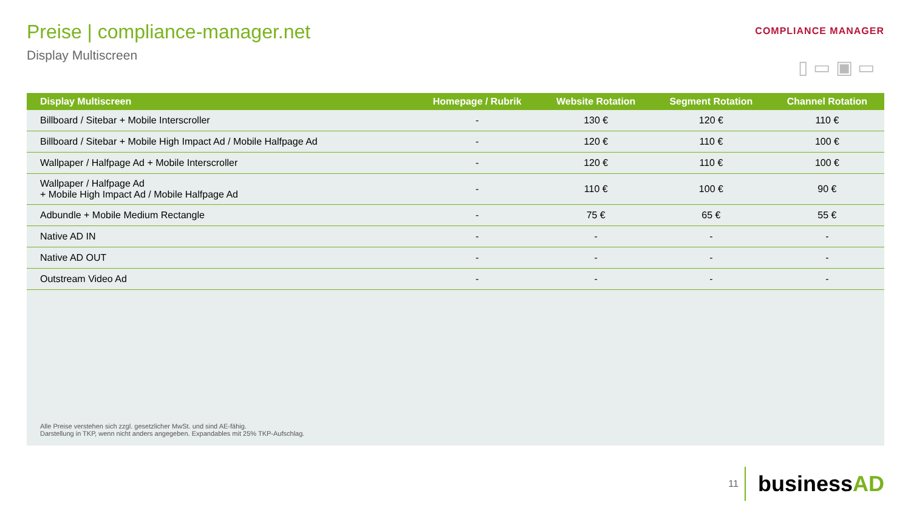Preise | compliance-manager.net
Display Multiscreen
COMPLIANCE MANAGER
▯ ▭ ▣ ▭
| Display Multiscreen | Homepage / Rubrik | Website Rotation | Segment Rotation | Channel Rotation |
| --- | --- | --- | --- | --- |
| Billboard / Sitebar + Mobile Interscroller | - | 130 € | 120 € | 110 € |
| Billboard / Sitebar + Mobile High Impact Ad / Mobile Halfpage Ad | - | 120 € | 110 € | 100 € |
| Wallpaper / Halfpage Ad + Mobile Interscroller | - | 120 € | 110 € | 100 € |
| Wallpaper / Halfpage Ad + Mobile High Impact Ad / Mobile Halfpage Ad | - | 110 € | 100 € | 90 € |
| Adbundle + Mobile Medium Rectangle | - | 75 € | 65 € | 55 € |
| Native AD IN | - | - | - | - |
| Native AD OUT | - | - | - | - |
| Outstream Video Ad | - | - | - | - |
Alle Preise verstehen sich zzgl. gesetzlicher MwSt. und sind AE-fähig.
Darstellung in TKP, wenn nicht anders angegeben. Expandables mit 25% TKP-Aufschlag.
11
businessAD